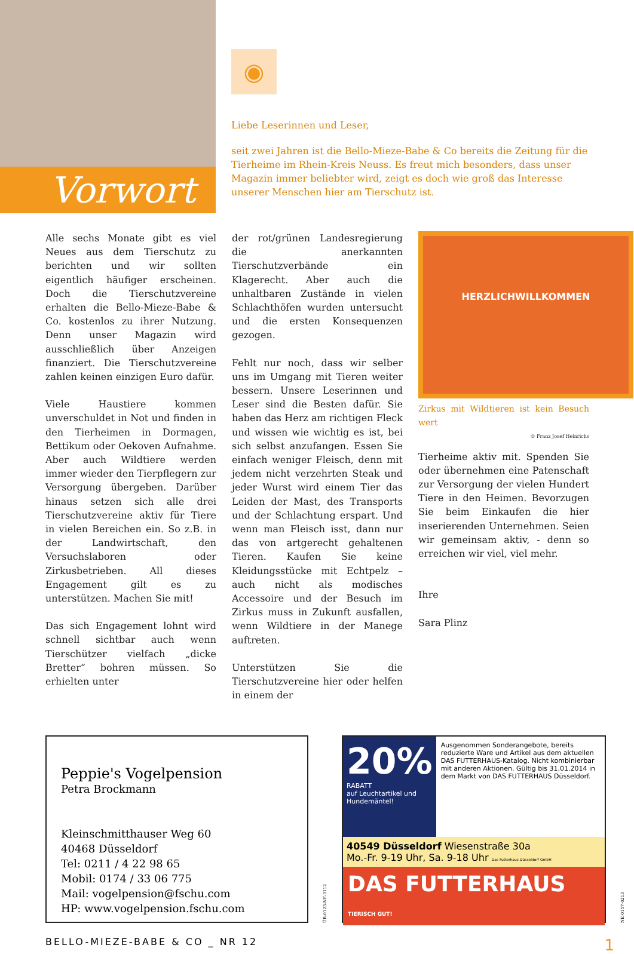Vorwort
◉
Liebe Leserinnen und Leser,
seit zwei Jahren ist die Bello-Mieze-Babe & Co bereits die Zeitung für die Tierheime im Rhein-Kreis Neuss. Es freut mich besonders, dass unser Magazin immer beliebter wird, zeigt es doch wie groß das Interesse unserer Menschen hier am Tierschutz ist.
Alle sechs Monate gibt es viel Neues aus dem Tierschutz zu berichten und wir sollten eigentlich häufiger erscheinen. Doch die Tierschutzvereine erhalten die Bello-Mieze-Babe & Co. kostenlos zu ihrer Nutzung. Denn unser Magazin wird ausschließlich über Anzeigen finanziert. Die Tierschutzvereine zahlen keinen einzigen Euro dafür.
Viele Haustiere kommen unverschuldet in Not und finden in den Tierheimen in Dormagen, Bettikum oder Oekoven Aufnahme. Aber auch Wildtiere werden immer wieder den Tierpflegern zur Versorgung übergeben. Darüber hinaus setzen sich alle drei Tierschutzvereine aktiv für Tiere in vielen Bereichen ein. So z.B. in der Landwirtschaft, den Versuchslaboren oder Zirkusbetrieben. All dieses Engagement gilt es zu unterstützen. Machen Sie mit!
Das sich Engagement lohnt wird schnell sichtbar auch wenn Tierschützer vielfach „dicke Bretter“ bohren müssen. So erhielten unter
der rot/grünen Landesregierung die anerkannten Tierschutzverbände ein Klagerecht. Aber auch die unhaltbaren Zustände in vielen Schlachthöfen wurden untersucht und die ersten Konsequenzen gezogen.
Fehlt nur noch, dass wir selber uns im Umgang mit Tieren weiter bessern. Unsere Leserinnen und Leser sind die Besten dafür. Sie haben das Herz am richtigen Fleck und wissen wie wichtig es ist, bei sich selbst anzufangen. Essen Sie einfach weniger Fleisch, denn mit jedem nicht verzehrten Steak und jeder Wurst wird einem Tier das Leiden der Mast, des Transports und der Schlachtung erspart. Und wenn man Fleisch isst, dann nur das von artgerecht gehaltenen Tieren. Kaufen Sie keine Kleidungsstücke mit Echtpelz – auch nicht als modisches Accessoire und der Besuch im Zirkus muss in Zukunft ausfallen, wenn Wildtiere in der Manege auftreten.
Unterstützen Sie die Tierschutzvereine hier oder helfen in einem der
HERZLICHWILLKOMMEN
Zirkus mit Wildtieren ist kein Besuch wert
© Franz Josef Heinrichs
Tierheime aktiv mit. Spenden Sie oder übernehmen eine Patenschaft zur Versorgung der vielen Hundert Tiere in den Heimen. Bevorzugen Sie beim Einkaufen die hier inserierenden Unternehmen. Seien wir gemeinsam aktiv, - denn so erreichen wir viel, viel mehr.
Ihre
Sara Plinz
Peppie's Vogelpension
Petra Brockmann
Kleinschmitthauser Weg 60
40468 Düsseldorf
Tel: 0211 / 4 22 98 65
Mobil: 0174 / 33 06 775
Mail: vogelpension@fschu.com
HP: www.vogelpension.fschu.com
ÜR-0123-NE-0112
20%
RABATT
auf Leuchtartikel und Hundemäntel!
Ausgenommen Sonderangebote, bereits reduzierte Ware und Artikel aus dem aktuellen DAS FUTTERHAUS-Katalog. Nicht kombinierbar mit anderen Aktionen. Gültig bis 31.01.2014 in dem Markt von DAS FUTTERHAUS Düsseldorf.
40549 Düsseldorf Wiesenstraße 30a
Mo.-Fr. 9-19 Uhr, Sa. 9-18 Uhr Das Futterhaus Düsseldorf GmbH
DAS FUTTERHAUS TIERISCH GUT!
NE-0157-0213
BELLO-MIEZE-BABE & CO _ NR 12 1